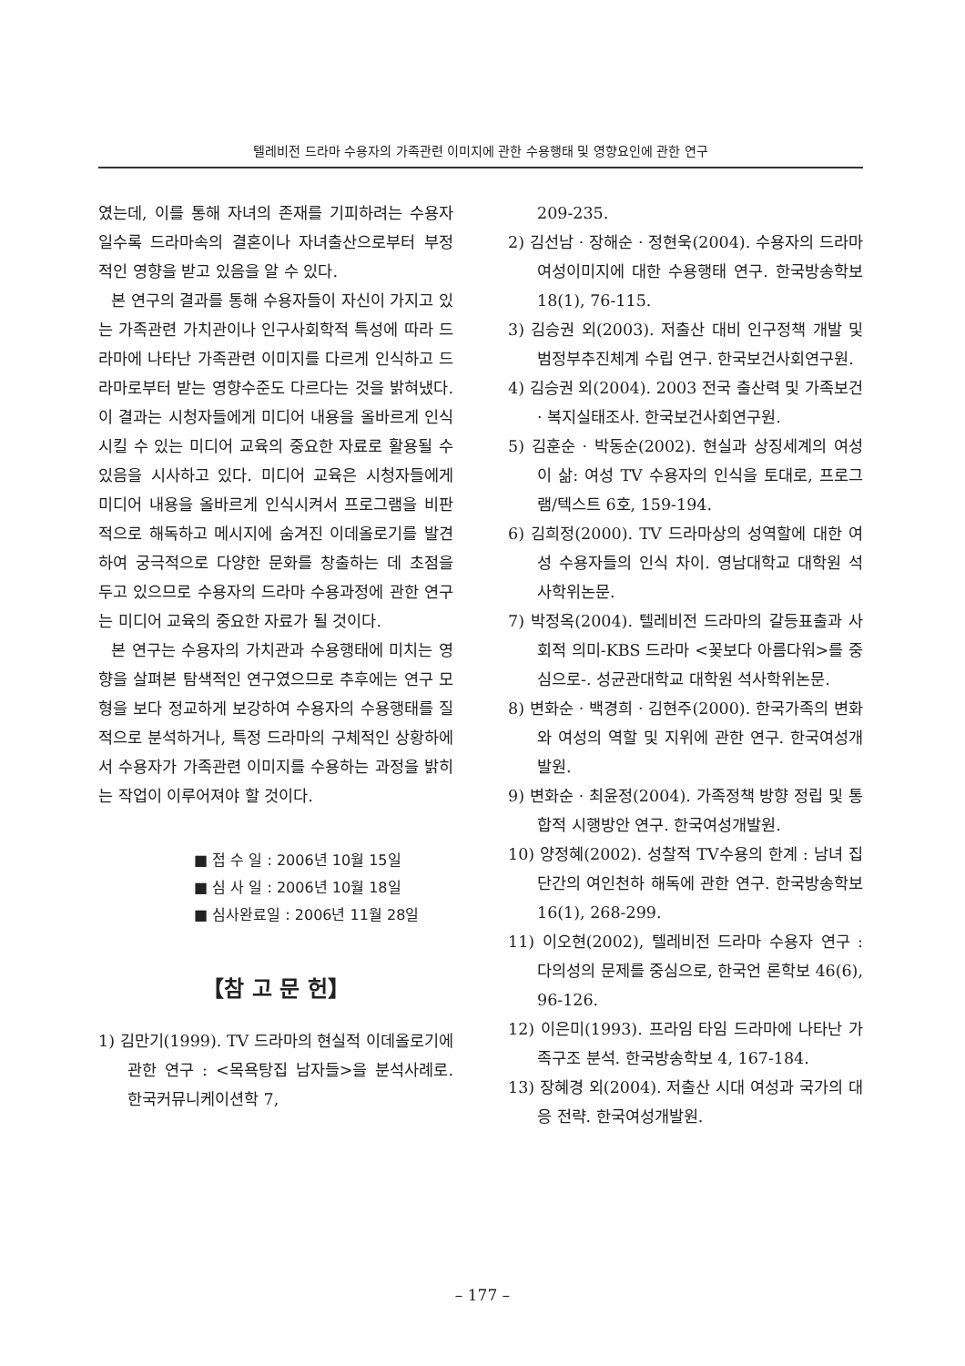텔레비전 드라마 수용자의 가족관련 이미지에 관한 수용행태 및 영향요인에 관한 연구
였는데, 이를 통해 자녀의 존재를 기피하려는 수용자일수록 드라마속의 결혼이나 자녀출산으로부터 부정적인 영향을 받고 있음을 알 수 있다.
본 연구의 결과를 통해 수용자들이 자신이 가지고 있는 가족관련 가치관이나 인구사회학적 특성에 따라 드라마에 나타난 가족관련 이미지를 다르게 인식하고 드라마로부터 받는 영향수준도 다르다는 것을 밝혀냈다. 이 결과는 시청자들에게 미디어 내용을 올바르게 인식시킬 수 있는 미디어 교육의 중요한 자료로 활용될 수 있음을 시사하고 있다. 미디어 교육은 시청자들에게 미디어 내용을 올바르게 인식시켜서 프로그램을 비판적으로 해독하고 메시지에 숨겨진 이데올로기를 발견하여 궁극적으로 다양한 문화를 창출하는 데 초점을 두고 있으므로 수용자의 드라마 수용과정에 관한 연구는 미디어 교육의 중요한 자료가 될 것이다.
본 연구는 수용자의 가치관과 수용행태에 미치는 영향을 살펴본 탐색적인 연구였으므로 추후에는 연구 모형을 보다 정교하게 보강하여 수용자의 수용행태를 질적으로 분석하거나, 특정 드라마의 구체적인 상황하에서 수용자가 가족관련 이미지를 수용하는 과정을 밝히는 작업이 이루어져야 할 것이다.
■ 접 수 일 : 2006년 10월 15일
■ 심 사 일 : 2006년 10월 18일
■ 심사완료일 : 2006년 11월 28일
【참 고 문 헌】
1) 김만기(1999). TV 드라마의 현실적 이데올로기에 관한 연구 : <목욕탕집 남자들>을 분석사례로. 한국커뮤니케이션학 7,
209-235.
2) 김선남 · 장해순 · 정현욱(2004). 수용자의 드라마 여성이미지에 대한 수용행태 연구. 한국방송학보 18(1), 76-115.
3) 김승권 외(2003). 저출산 대비 인구정책 개발 및 범정부추진체계 수립 연구. 한국보건사회연구원.
4) 김승권 외(2004). 2003 전국 출산력 및 가족보건 · 복지실태조사. 한국보건사회연구원.
5) 김훈순 · 박동순(2002). 현실과 상징세계의 여성이 삶: 여성 TV 수용자의 인식을 토대로, 프로그램/텍스트 6호, 159-194.
6) 김희정(2000). TV 드라마상의 성역할에 대한 여성 수용자들의 인식 차이. 영남대학교 대학원 석사학위논문.
7) 박정옥(2004). 텔레비전 드라마의 갈등표출과 사회적 의미-KBS 드라마 <꽃보다 아름다워>를 중심으로-. 성균관대학교 대학원 석사학위논문.
8) 변화순 · 백경희 · 김현주(2000). 한국가족의 변화와 여성의 역할 및 지위에 관한 연구. 한국여성개발원.
9) 변화순 · 최윤정(2004). 가족정책 방향 정립 및 통합적 시행방안 연구. 한국여성개발원.
10) 양정혜(2002). 성찰적 TV수용의 한계 : 남녀 집단간의 여인천하 해독에 관한 연구. 한국방송학보 16(1), 268-299.
11) 이오현(2002), 텔레비전 드라마 수용자 연구 : 다의성의 문제를 중심으로, 한국언 론학보 46(6), 96-126.
12) 이은미(1993). 프라임 타임 드라마에 나타난 가족구조 분석. 한국방송학보 4, 167-184.
13) 장혜경 외(2004). 저출산 시대 여성과 국가의 대응 전략. 한국여성개발원.
– 177 –